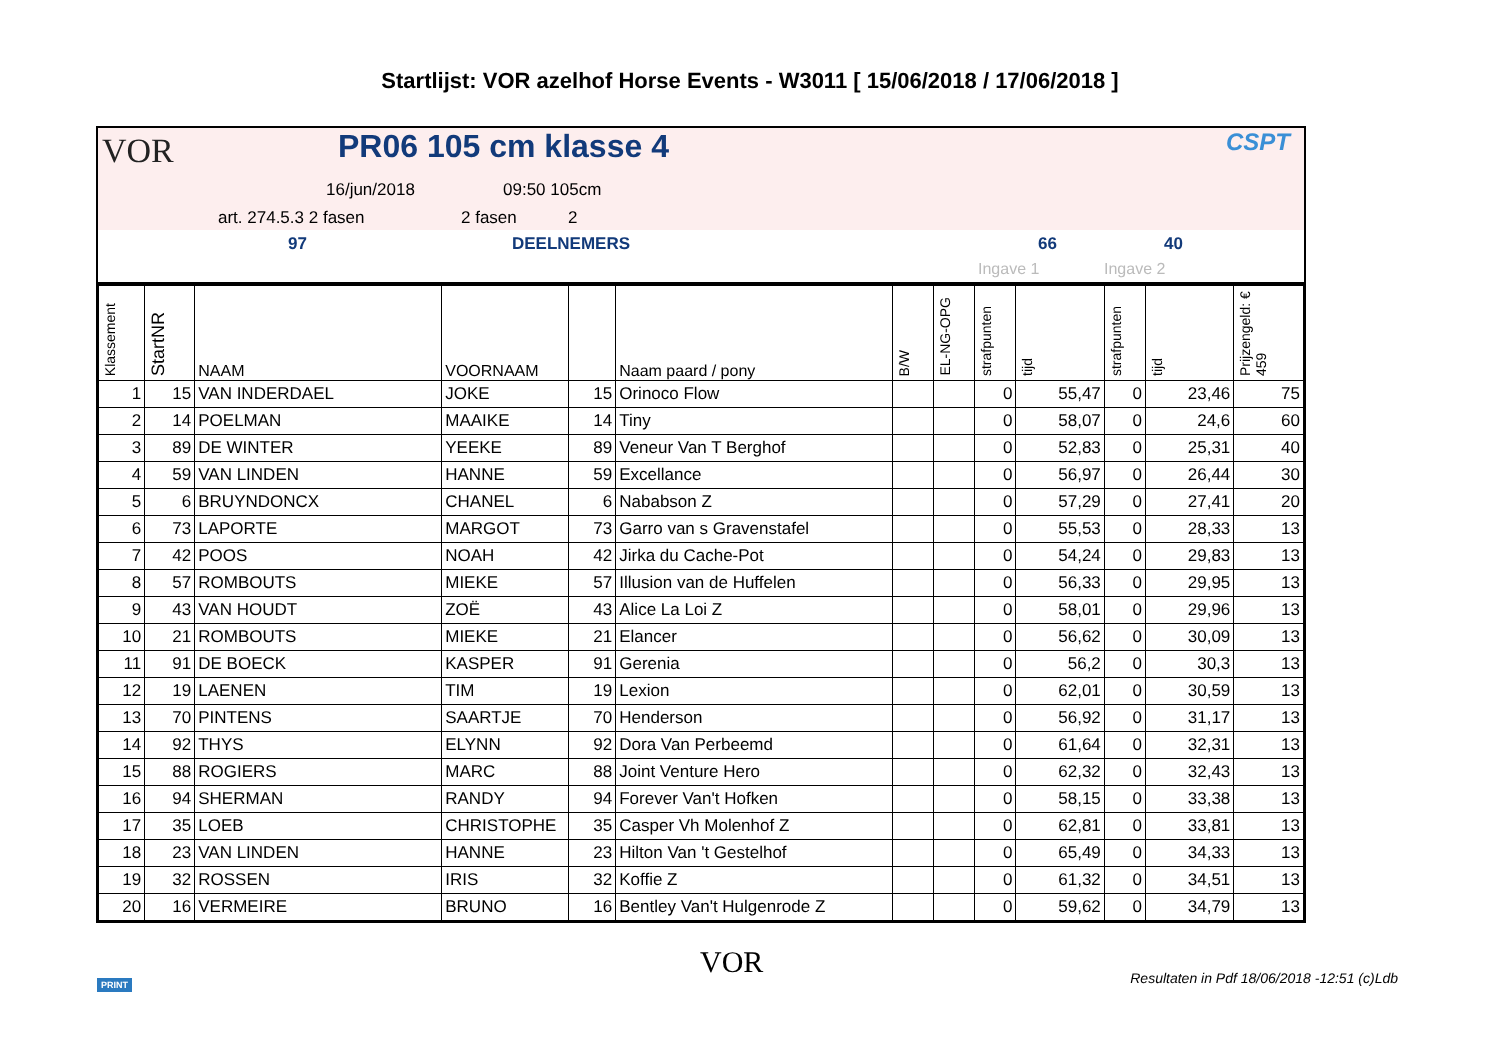Startlijst: VOR azelhof Horse Events - W3011 [ 15/06/2018 / 17/06/2018 ]
VOR PR06 105 cm klasse 4 CSPT
16/jun/2018 09:50 105cm
art. 274.5.3 2 fasen 2 fasen 2
97 DEELNEMERS 66 40
Ingave 1 Ingave 2
| Klassement | StartNR | NAAM | VOORNAAM | | Naam paard / pony | B/W | EL-NG-OPG | strafpunten | tijd | strafpunten | tijd | Prijzengeld: € 459 |
| --- | --- | --- | --- | --- | --- | --- | --- | --- | --- | --- | --- | --- |
| 1 | 15 | VAN INDERDAEL | JOKE | 15 | Orinoco Flow | | | 0 | 55,47 | 0 | 23,46 | 75 |
| 2 | 14 | POELMAN | MAAIKE | 14 | Tiny | | | 0 | 58,07 | 0 | 24,6 | 60 |
| 3 | 89 | DE WINTER | YEEKE | 89 | Veneur Van T Berghof | | | 0 | 52,83 | 0 | 25,31 | 40 |
| 4 | 59 | VAN LINDEN | HANNE | 59 | Excellance | | | 0 | 56,97 | 0 | 26,44 | 30 |
| 5 | 6 | BRUYNDONCX | CHANEL | 6 | Nababson Z | | | 0 | 57,29 | 0 | 27,41 | 20 |
| 6 | 73 | LAPORTE | MARGOT | 73 | Garro van s Gravenstafel | | | 0 | 55,53 | 0 | 28,33 | 13 |
| 7 | 42 | POOS | NOAH | 42 | Jirka du Cache-Pot | | | 0 | 54,24 | 0 | 29,83 | 13 |
| 8 | 57 | ROMBOUTS | MIEKE | 57 | Illusion van de Huffelen | | | 0 | 56,33 | 0 | 29,95 | 13 |
| 9 | 43 | VAN HOUDT | ZOË | 43 | Alice La Loi Z | | | 0 | 58,01 | 0 | 29,96 | 13 |
| 10 | 21 | ROMBOUTS | MIEKE | 21 | Elancer | | | 0 | 56,62 | 0 | 30,09 | 13 |
| 11 | 91 | DE BOECK | KASPER | 91 | Gerenia | | | 0 | 56,2 | 0 | 30,3 | 13 |
| 12 | 19 | LAENEN | TIM | 19 | Lexion | | | 0 | 62,01 | 0 | 30,59 | 13 |
| 13 | 70 | PINTENS | SAARTJE | 70 | Henderson | | | 0 | 56,92 | 0 | 31,17 | 13 |
| 14 | 92 | THYS | ELYNN | 92 | Dora Van Perbeemd | | | 0 | 61,64 | 0 | 32,31 | 13 |
| 15 | 88 | ROGIERS | MARC | 88 | Joint Venture Hero | | | 0 | 62,32 | 0 | 32,43 | 13 |
| 16 | 94 | SHERMAN | RANDY | 94 | Forever Van't Hofken | | | 0 | 58,15 | 0 | 33,38 | 13 |
| 17 | 35 | LOEB | CHRISTOPHE | 35 | Casper Vh Molenhof Z | | | 0 | 62,81 | 0 | 33,81 | 13 |
| 18 | 23 | VAN LINDEN | HANNE | 23 | Hilton Van 't Gestelhof | | | 0 | 65,49 | 0 | 34,33 | 13 |
| 19 | 32 | ROSSEN | IRIS | 32 | Koffie Z | | | 0 | 61,32 | 0 | 34,51 | 13 |
| 20 | 16 | VERMEIRE | BRUNO | 16 | Bentley Van't Hulgenrode Z | | | 0 | 59,62 | 0 | 34,79 | 13 |
PRINT
VOR
Resultaten in Pdf 18/06/2018 -12:51 (c)Ldb